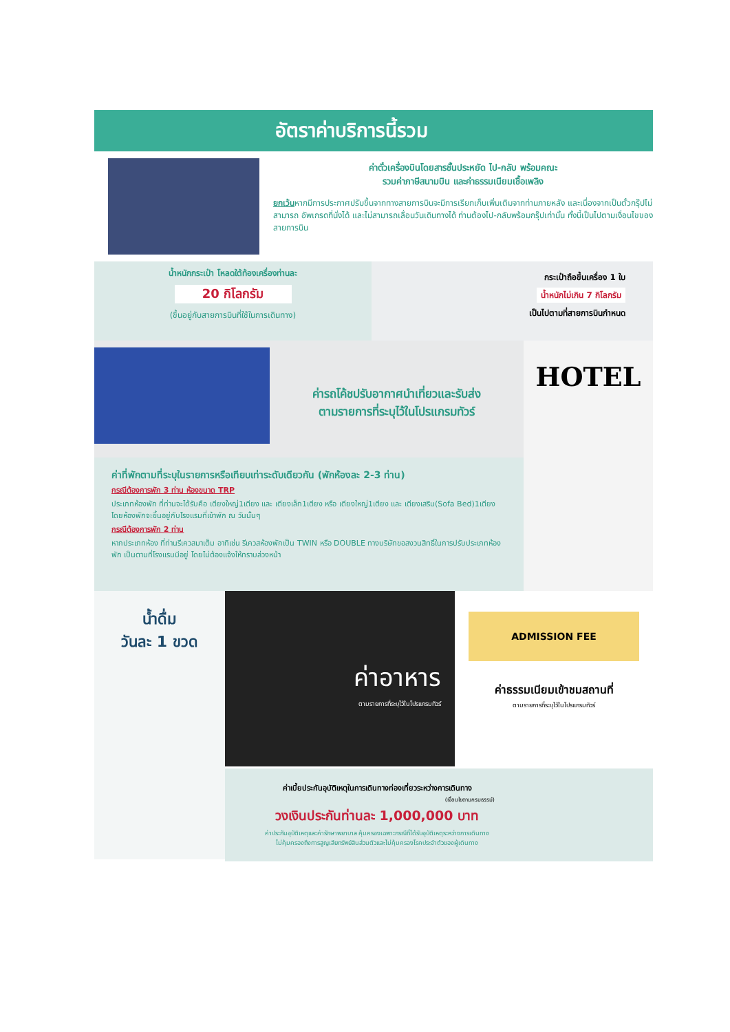อัตราค่าบริการนี้รวม
ค่าตั๋วเครื่องบินโดยสารชั้นประหยัด ไป-กลับ พร้อมคณะ
รวมค่าภาษีสนามบิน และค่าธรรมเนียมเชื้อเพลิง
ยกเว้นหากมีการประกาศปรับขึ้นจากทางสายการบินจะมีการเรียกเก็บเพิ่มเติมจากท่านภายหลัง และเนื่องจากเป็นตั๋วกรุ๊ปไม่สามารถ อัพเกรดที่นั่งได้ และไม่สามารถเลื่อนวันเดินทางได้ ท่านต้องไป-กลับพร้อมกรุ๊ปเท่านั้น ทั้งนี้เป็นไปตามเงื่อนไขของสายการบิน
น้ำหนักกระเป๋า โหลดใต้ท้องเครื่องท่านละ
20 กิโลกรัม
(ขึ้นอยู่กับสายการบินที่ใช้ในการเดินทาง)
กระเป๋าถือขึ้นเครื่อง 1 ใบ
น้ำหนักไม่เกิน 7 กิโลกรัม
เป็นไปตามที่สายการบินกำหนด
ค่ารถโค้ชปรับอากาศนำเที่ยวและรับส่ง
ตามรายการที่ระบุไว้ในโปรแกรมทัวร์
ค่าที่พักตามที่ระบุในรายการหรือเทียบเท่าระดับเดียวกัน (พักห้องละ 2-3 ท่าน)
กรณีต้องการพัก 3 ท่าน ห้องขนาด TRP
ประเภทห้องพัก ที่ท่านจะได้รับคือ เตียงใหญ่1เตียง และ เตียงเล็ก1เตียง หรือ เตียงใหญ่1เตียง และ เตียงเสริม(Sofa Bed)1เตียง โดยห้องพักจะขึ้นอยู่กับโรงแรมที่เข้าพัก ณ วันนั้นๆ
กรณีต้องการพัก 2 ท่าน
หากประเภทห้อง ที่ท่านรีเควสมาเต็ม อาทิเช่น รีเควสห้องพักเป็น TWIN หรือ DOUBLE ทางบริษัทขอสงวนสิทธิ์ในการปรับประเภทห้องพัก เป็นตามที่โรงแรมมีอยู่ โดยไม่ต้องแจ้งให้ทราบล่วงหน้า
HOTEL
น้ำดื่ม
วันละ 1 ขวด
ค่าอาหาร
ตามรายการที่ระบุไว้ในโปรแกรมทัวร์
ADMISSION FEE
ค่าธรรมเนียมเข้าชมสถานที่
ตามรายการที่ระบุไว้ในโปรแกรมทัวร์
ค่าเบี้ยประกันอุบัติเหตุในการเดินทางท่องเที่ยวระหว่างการเดินทาง
(เงื่อนไขตามกรมธรรม์)
วงเงินประกันท่านละ 1,000,000 บาท
ค่าประกันอุบัติเหตุและค่ารักษาพยาบาล คุ้มครองเฉพาะกรณีที่ได้รับอุบัติเหตุระหว่างการเดินทาง
ไม่คุ้มครองถึงการสูญเสียทรัพย์สินส่วนตัวและไม่คุ้มครองโรคประจำตัวของผู้เดินทาง